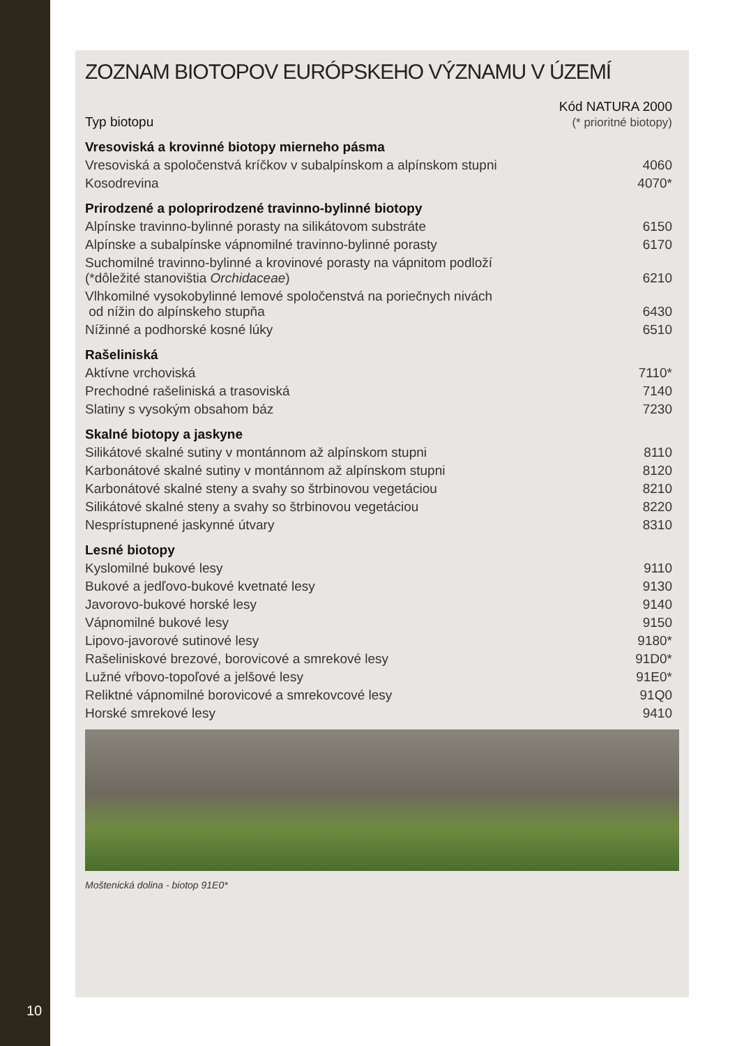ZOZNAM BIOTOPOV EURÓPSKEHO VÝZNAMU V ÚZEMÍ
| Typ biotopu | Kód NATURA 2000 (* prioritné biotopy) |
| --- | --- |
| Vresoviská a krovinné biotopy mierneho pásma | |
| Vresoviská a spoločenstvá kríčkov v subalpínskom a alpínskom stupni | 4060 |
| Kosodrevina | 4070* |
| Prirodzené a poloprirodzené travinno-bylinné biotopy | |
| Alpínske travinno-bylinné porasty na silikátovom substráte | 6150 |
| Alpínske a subalpínske vápnomilné travinno-bylinné porasty | 6170 |
| Suchomilné travinno-bylinné a krovinové porasty na vápnitom podloží (*dôležité stanovištia Orchidaceae ) | 6210 |
| Vlhkomilné vysokobylinné lemové spoločenstvá na poriečnych nivách od nížin do alpínskeho stupňa | 6430 |
| Nížinné a podhorské kosné lúky | 6510 |
| Rašeliniská | |
| Aktívne vrchoviská | 7110* |
| Prechodné rašeliniská a trasoviská | 7140 |
| Slatiny s vysokým obsahom báz | 7230 |
| Skalné biotopy a jaskyne | |
| Silikátové skalné sutiny v montánnom až alpínskom stupni | 8110 |
| Karbonátové skalné sutiny v montánnom až alpínskom stupni | 8120 |
| Karbonátové skalné steny a svahy so štrbinovou vegetáciou | 8210 |
| Silikátové skalné steny a svahy so štrbinovou vegetáciou | 8220 |
| Nesprístupnené jaskynné útvary | 8310 |
| Lesné biotopy | |
| Kyslomilné bukové lesy | 9110 |
| Bukové a jedľovo-bukové kvetnaté lesy | 9130 |
| Javorovo-bukové horské lesy | 9140 |
| Vápnomilné bukové lesy | 9150 |
| Lipovo-javorové sutinové lesy | 9180* |
| Rašeliniskové brezové, borovicové a smrekové lesy | 91D0* |
| Lužné vŕbovo-topoľové a jelšové lesy | 91E0* |
| Reliktné vápnomilné borovicové a smrekovcové lesy | 91Q0 |
| Horské smrekové lesy | 9410 |
Moštenická dolina - biotop 91E0*
10